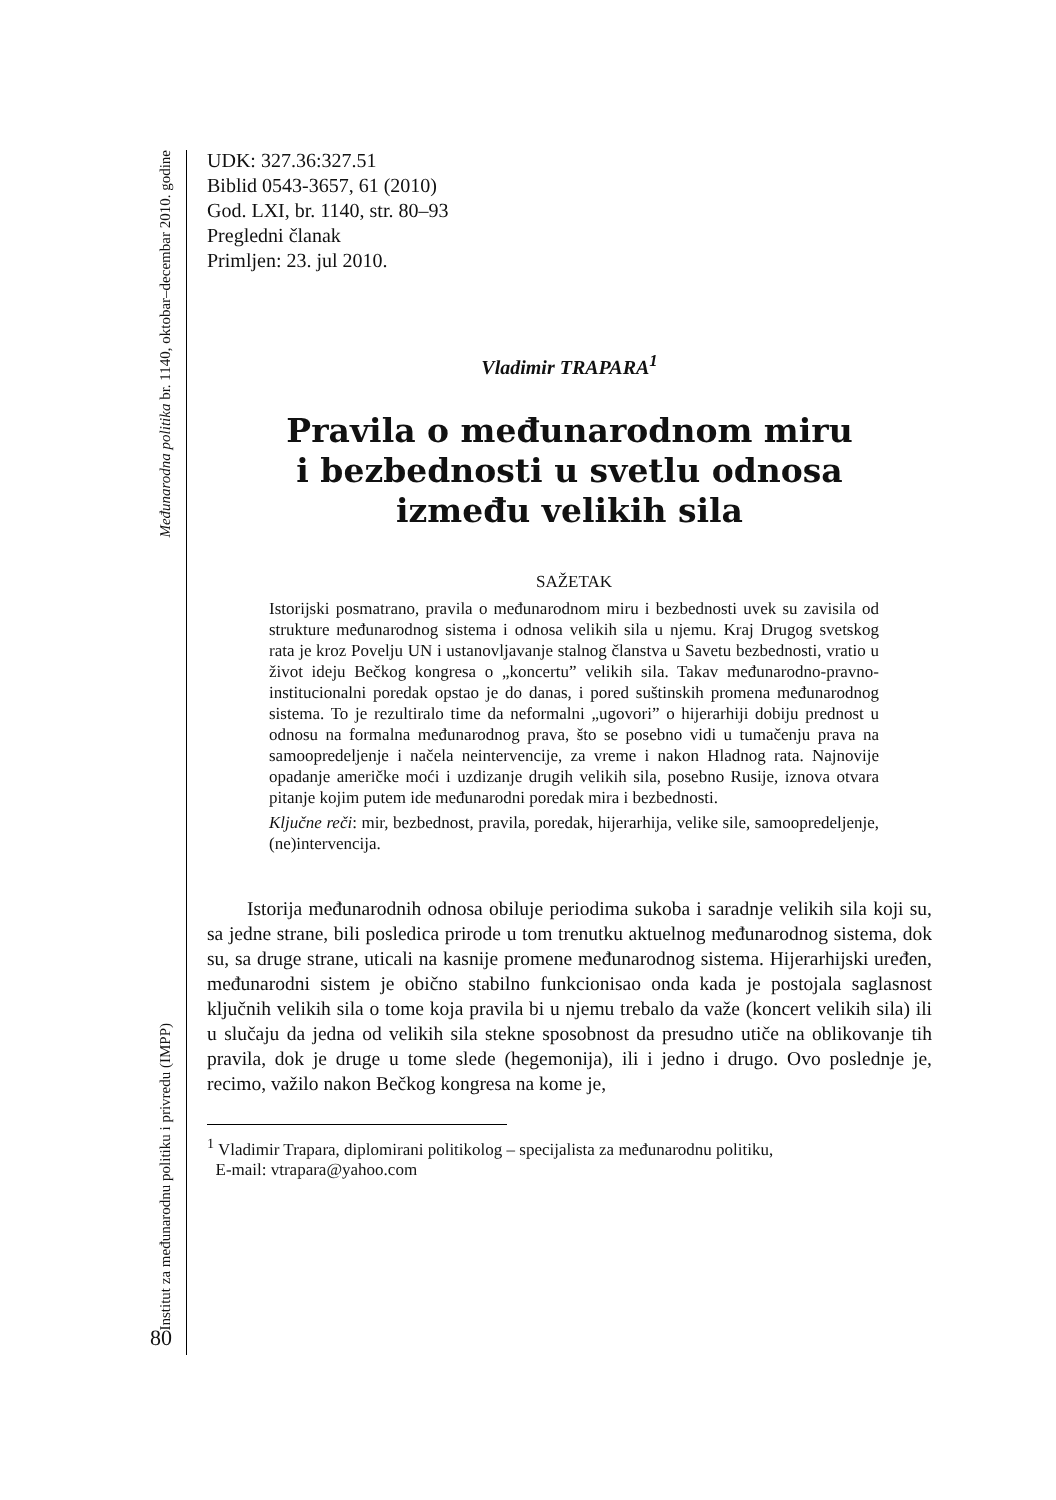Međunarodna politika br. 1140, oktobar–decembar 2010. godine
Institut za međunarodnu politiku i privredu (IMPP)
80
UDK: 327.36:327.51
Biblid 0543-3657, 61 (2010)
God. LXI, br. 1140, str. 80–93
Pregledni članak
Primljen: 23. jul 2010.
Vladimir TRAPARA<sup>1</sup>
Pravila o međunarodnom miru
i bezbednosti u svetlu odnosa
između velikih sila
SAŽETAK
Istorijski posmatrano, pravila o međunarodnom miru i bezbednosti uvek su zavisila od strukture međunarodnog sistema i odnosa velikih sila u njemu. Kraj Drugog svetskog rata je kroz Povelju UN i ustanovljavanje stalnog članstva u Savetu bezbednosti, vratio u život ideju Bečkog kongresa o „koncertu” velikih sila. Takav međunarodno-pravno-institucionalni poredak opstao je do danas, i pored suštinskih promena međunarodnog sistema. To je rezultiralo time da neformalni „ugovori” o hijerarhiji dobiju prednost u odnosu na formalna međunarodnog prava, što se posebno vidi u tumačenju prava na samoopredeljenje i načela neintervencije, za vreme i nakon Hladnog rata. Najnovije opadanje američke moći i uzdizanje drugih velikih sila, posebno Rusije, iznova otvara pitanje kojim putem ide međunarodni poredak mira i bezbednosti.
Ključne reči: mir, bezbednost, pravila, poredak, hijerarhija, velike sile, samoopredeljenje, (ne)intervencija.
Istorija međunarodnih odnosa obiluje periodima sukoba i saradnje velikih sila koji su, sa jedne strane, bili posledica prirode u tom trenutku aktuelnog međunarodnog sistema, dok su, sa druge strane, uticali na kasnije promene međunarodnog sistema. Hijerarhijski uređen, međunarodni sistem je obično stabilno funkcionisao onda kada je postojala saglasnost ključnih velikih sila o tome koja pravila bi u njemu trebalo da važe (koncert velikih sila) ili u slučaju da jedna od velikih sila stekne sposobnost da presudno utiče na oblikovanje tih pravila, dok je druge u tome slede (hegemonija), ili i jedno i drugo. Ovo poslednje je, recimo, važilo nakon Bečkog kongresa na kome je,
<sup>1</sup> Vladimir Trapara, diplomirani politikolog – specijalista za međunarodnu politiku,
E-mail: vtrapara@yahoo.com